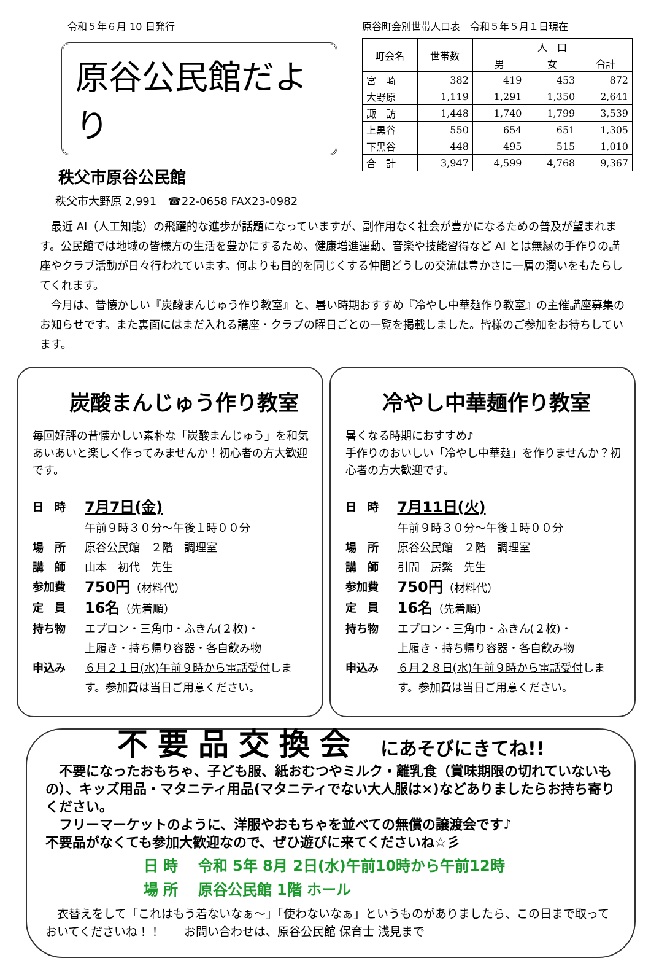令和５年６月 10 日発行
原谷公民館だより
秩父市原谷公民館
秩父市大野原 2,991　☎22-0658 FAX23-0982
原谷町会別世帯人口表　令和５年５月１日現在
| 町会名 | 世帯数 | 人 口 | | |
| --- | --- | --- | --- | --- |
| | | 男 | 女 | 合計 |
| 宮 崎 | 382 | 419 | 453 | 872 |
| 大野原 | 1,119 | 1,291 | 1,350 | 2,641 |
| 諏 訪 | 1,448 | 1,740 | 1,799 | 3,539 |
| 上黒谷 | 550 | 654 | 651 | 1,305 |
| 下黒谷 | 448 | 495 | 515 | 1,010 |
| 合 計 | 3,947 | 4,599 | 4,768 | 9,367 |
　最近 AI（人工知能）の飛躍的な進歩が話題になっていますが、副作用なく社会が豊かになるための普及が望まれます。公民館では地域の皆様方の生活を豊かにするため、健康増進運動、音楽や技能習得など AI とは無縁の手作りの講座やクラブ活動が日々行われています。何よりも目的を同じくする仲間どうしの交流は豊かさに一層の潤いをもたらしてくれます。
　今月は、昔懐かしい『炭酸まんじゅう作り教室』と、暑い時期おすすめ『冷やし中華麺作り教室』の主催講座募集のお知らせです。また裏面にはまだ入れる講座・クラブの曜日ごとの一覧を掲載しました。皆様のご参加をお待ちしています。
炭酸まんじゅう作り教室
毎回好評の昔懐かしい素朴な「炭酸まんじゅう」を和気あいあいと楽しく作ってみませんか！初心者の方大歓迎です。
日　時 7月7日(金)
午前９時３０分～午後１時００分
場　所 原谷公民館　２階　調理室
講　師 山本　初代　先生
参加費 750円（材料代）
定　員 16名（先着順）
持ち物 エプロン・三角巾・ふきん(２枚)・
上履き・持ち帰り容器・各自飲み物
申込み ６月２１日(水)午前９時から電話受付します。参加費は当日ご用意ください。
冷やし中華麺作り教室
暑くなる時期におすすめ♪
手作りのおいしい「冷やし中華麺」を作りませんか？初心者の方大歓迎です。
日　時 7月11日(火)
午前９時３０分～午後１時００分
場　所 原谷公民館　２階　調理室
講　師 引間　房繁　先生
参加費 750円（材料代）
定　員 16名（先着順）
持ち物 エプロン・三角巾・ふきん(２枚)・
上履き・持ち帰り容器・各自飲み物
申込み ６月２８日(水)午前９時から電話受付します。参加費は当日ご用意ください。
不要品交換会 にあそびにきてね!!
　不要になったおもちゃ、子ども服、紙おむつやミルク・離乳食（賞味期限の切れていないもの）、キッズ用品・マタニティ用品(マタニティでない大人服は×)などありましたらお持ち寄りください。
　フリーマーケットのように、洋服やおもちゃを並べての無償の譲渡会です♪
不要品がなくても参加大歓迎なので、ぜひ遊びに来てくださいね☆彡
日 時　 令和 5年 8月 2日(水)午前10時から午前12時
場 所　 原谷公民館 1階 ホール
　衣替えをして「これはもう着ないなぁ～」「使わないなぁ」というものがありましたら、この日まで取っておいてくださいね！！　　お問い合わせは、原谷公民館 保育士 浅見まで